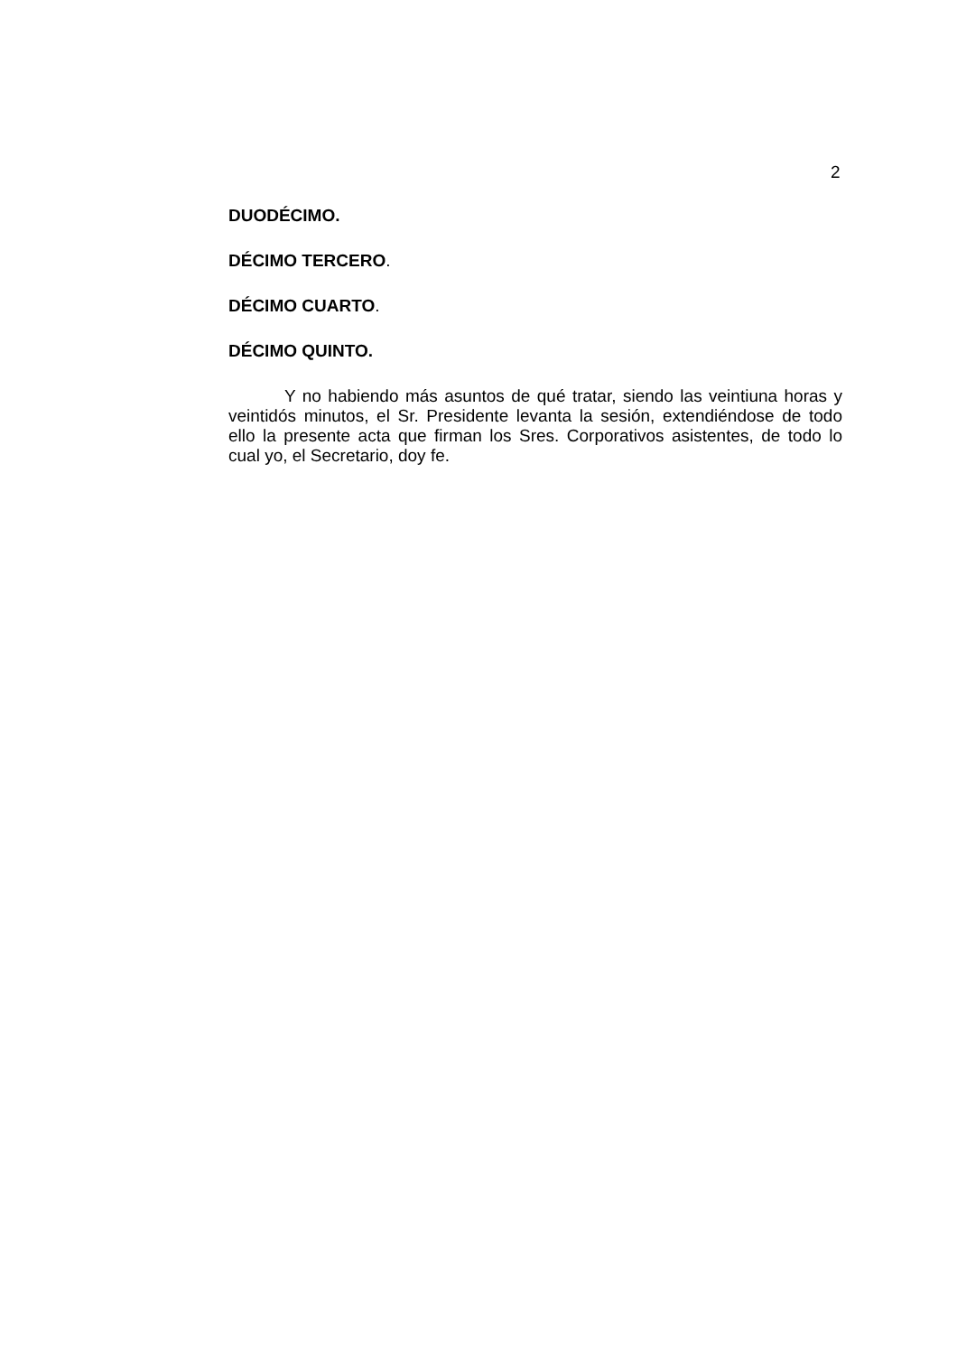2
DUODÉCIMO.
DÉCIMO TERCERO.
DÉCIMO CUARTO.
DÉCIMO QUINTO.
Y no habiendo más asuntos de qué tratar, siendo las veintiuna horas y veintidós minutos, el Sr. Presidente levanta la sesión, extendiéndose de todo ello la presente acta que firman los Sres. Corporativos asistentes, de todo lo cual yo, el Secretario, doy fe.